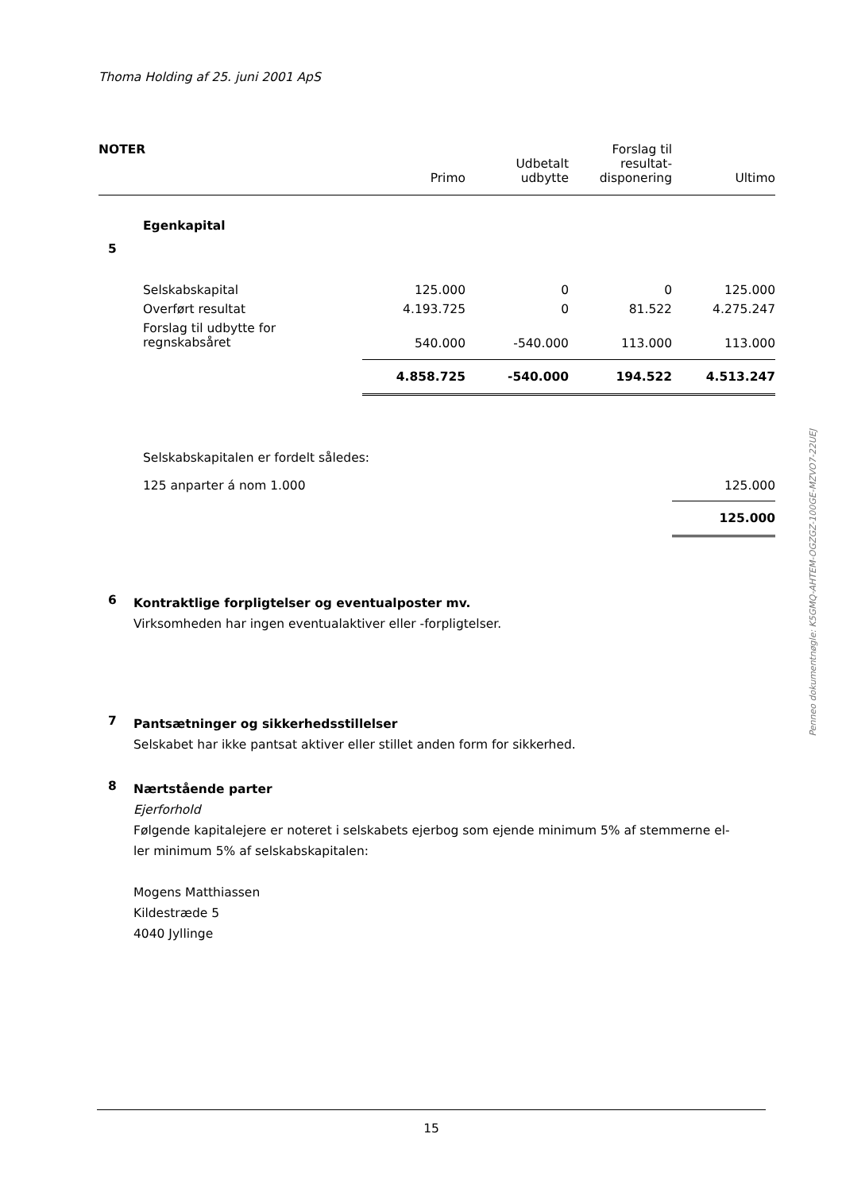Thoma Holding af 25. juni 2001 ApS
| NOTER | | Primo | Udbetalt udbytte | Forslag til resultat- disponering | Ultimo |
| --- | --- | --- | --- | --- | --- |
| 5 | Egenkapital | | | | |
| | Selskabskapital | 125.000 | 0 | 0 | 125.000 |
| | Overført resultat | 4.193.725 | 0 | 81.522 | 4.275.247 |
| | Forslag til udbytte for regnskabsåret | 540.000 | -540.000 | 113.000 | 113.000 |
| | | 4.858.725 | -540.000 | 194.522 | 4.513.247 |
| | Selskabskapitalen er fordelt således: | | | | |
| | 125 anparter á nom 1.000 | | | | 125.000 |
| | | | | | 125.000 |
6
Kontraktlige forpligtelser og eventualposter mv.
Virksomheden har ingen eventualaktiver eller -forpligtelser.
7
Pantsætninger og sikkerhedsstillelser
Selskabet har ikke pantsat aktiver eller stillet anden form for sikkerhed.
8
Nærtstående parter
Ejerforhold
Følgende kapitalejere er noteret i selskabets ejerbog som ejende minimum 5% af stemmerne el-
ler minimum 5% af selskabskapitalen:
Mogens Matthiassen
Kildestræde 5
4040 Jyllinge
Penneo dokumentnøgle: K5GMQ-AHTEM-OGZGZ-100GE-MZVO7-22UEJ
15